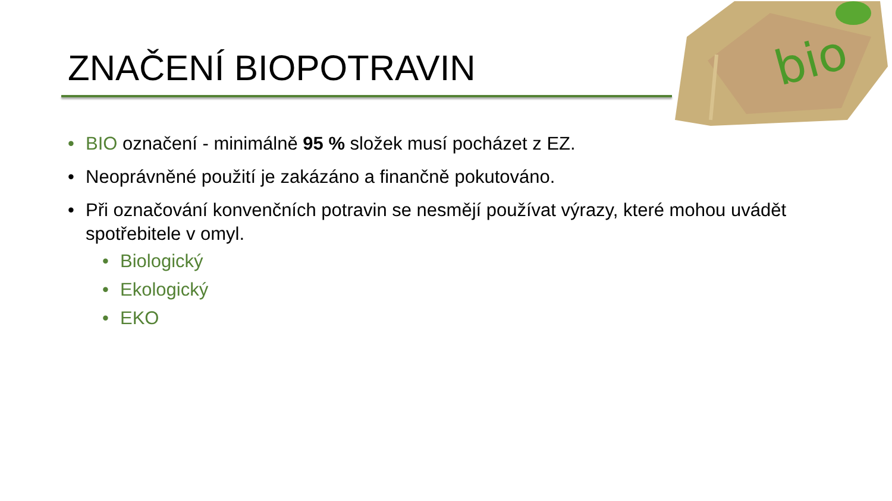ZNAČENÍ BIOPOTRAVIN
bio
• BIO označení - minimálně 95 % složek musí pocházet z EZ.
• Neoprávněné použití je zakázáno a finančně pokutováno.
• Při označování konvenčních potravin se nesmějí používat výrazy, které mohou uvádět spotřebitele v omyl.
• Biologický
• Ekologický
• EKO